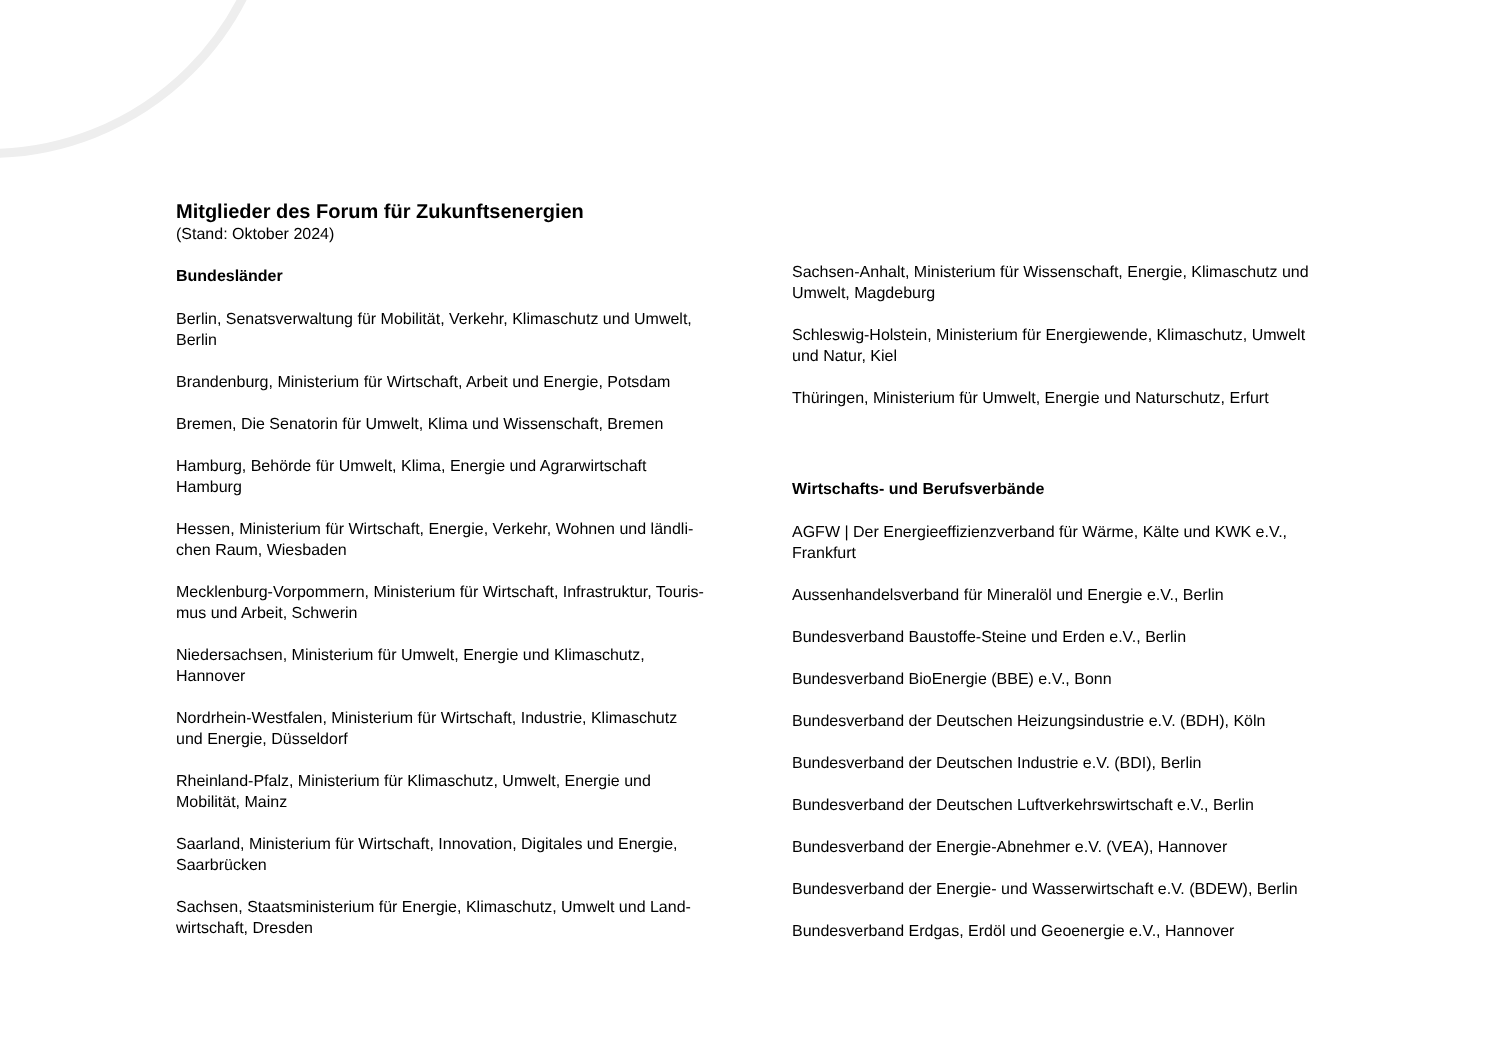Mitglieder des Forum für Zukunftsenergien
(Stand: Oktober 2024)
Bundesländer
Berlin, Senatsverwaltung für Mobilität, Verkehr, Klimaschutz und Umwelt,
Berlin
Brandenburg, Ministerium für Wirtschaft, Arbeit und Energie, Potsdam
Bremen, Die Senatorin für Umwelt, Klima und Wissenschaft, Bremen
Hamburg, Behörde für Umwelt, Klima, Energie und Agrarwirtschaft
Hamburg
Hessen, Ministerium für Wirtschaft, Energie, Verkehr, Wohnen und ländli-
chen Raum, Wiesbaden
Mecklenburg-Vorpommern, Ministerium für Wirtschaft, Infrastruktur, Touris-
mus und Arbeit, Schwerin
Niedersachsen, Ministerium für Umwelt, Energie und Klimaschutz,
Hannover
Nordrhein-Westfalen, Ministerium für Wirtschaft, Industrie, Klimaschutz
und Energie, Düsseldorf
Rheinland-Pfalz, Ministerium für Klimaschutz, Umwelt, Energie und
Mobilität, Mainz
Saarland, Ministerium für Wirtschaft, Innovation, Digitales und Energie,
Saarbrücken
Sachsen, Staatsministerium für Energie, Klimaschutz, Umwelt und Land-
wirtschaft, Dresden
Sachsen-Anhalt, Ministerium für Wissenschaft, Energie, Klimaschutz und
Umwelt, Magdeburg
Schleswig-Holstein, Ministerium für Energiewende, Klimaschutz, Umwelt
und Natur, Kiel
Thüringen, Ministerium für Umwelt, Energie und Naturschutz, Erfurt
Wirtschafts- und Berufsverbände
AGFW | Der Energieeffizienzverband für Wärme, Kälte und KWK e.V.,
Frankfurt
Aussenhandelsverband für Mineralöl und Energie e.V., Berlin
Bundesverband Baustoffe-Steine und Erden e.V., Berlin
Bundesverband BioEnergie (BBE) e.V., Bonn
Bundesverband der Deutschen Heizungsindustrie e.V. (BDH), Köln
Bundesverband der Deutschen Industrie e.V. (BDI), Berlin
Bundesverband der Deutschen Luftverkehrswirtschaft e.V., Berlin
Bundesverband der Energie-Abnehmer e.V. (VEA), Hannover
Bundesverband der Energie- und Wasserwirtschaft e.V. (BDEW), Berlin
Bundesverband Erdgas, Erdöl und Geoenergie e.V., Hannover